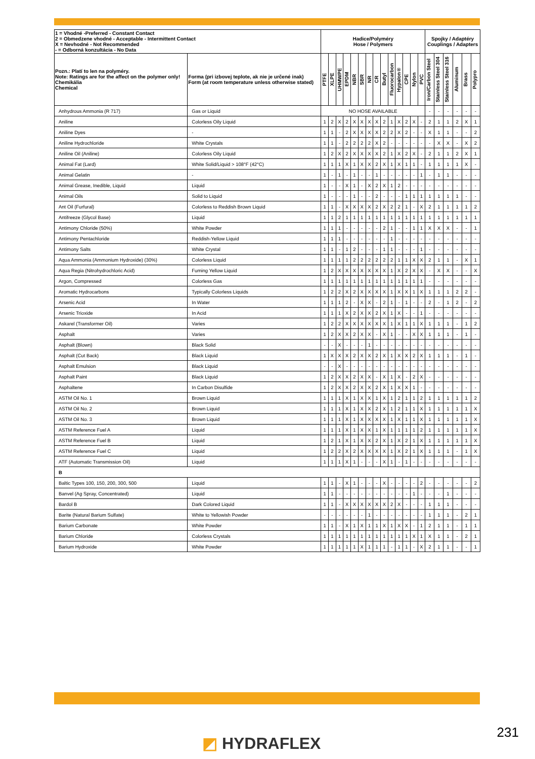| 1 = Vhodné -Preferred - Constant Contact 2 = Obmedzene vhodné - Acceptable - Intermittent Contact X = Nevhodné - Not Recommended - = Odborná konzultácia - No Data | | Hadice/Polyméry Hose / Polymers | | | | | | | | | | | | | | Spojky / Adaptéry Couplings / Adapters | | | | | |
| --- | --- | --- | --- | --- | --- | --- | --- | --- | --- | --- | --- | --- | --- | --- | --- | --- | --- | --- | --- | --- | --- |
| Pozn.: Platí to len na polyméry. Note: Ratings are for the affect on the polymer only! Chemikália Chemical | Forma (pri izbovej teplote, ak nie je určené inak) Form (at room temperature unless otherwise stated) | PTFE | XLPE | UHMWPE | EPDM | NBR | SBR | NR | CR | Butyl | Fluorocarbon | Hypalon® | CPE | Nylon | PVC | Iron/Carbon Steel | Stainless Steel 304 | Stainless Steel 316 | Aluminum | Brass | Polypro |
| Anhydrous Ammonia (R 717) | Gas or Liquid | NO HOSE AVAILABLE | | | | | | | | | | | | | | - | - | - | - | - | - |
| Aniline | Colorless Oily Liquid | 1 | 2 | X | 2 | X | X | X | X | 2 | 1 | X | 2 | X | - | 2 | 1 | 1 | 2 | X | 1 |
| Aniline Dyes | - | 1 | 1 | - | 2 | X | X | X | X | 2 | 2 | X | 2 | - | - | X | 1 | 1 | - | - | 2 |
| Aniline Hydrochloride | White Crystals | 1 | 1 | - | 2 | 2 | 2 | 2 | X | 2 | - | - | - | - | - | - | X | X | - | X | 2 |
| Aniline Oil (Aniline) | Colorless Oily Liquid | 1 | 2 | X | 2 | X | X | X | X | 2 | 1 | X | 2 | X | - | 2 | 1 | 1 | 2 | X | 1 |
| Animal Fat (Lard) | White Solid/Liquid > 108°F (42°C) | 1 | 1 | 1 | X | 1 | X | X | 2 | X | 1 | X | 1 | 1 | - | 1 | 1 | 1 | 1 | X | - |
| Animal Gelatin | - | 1 | - | 1 | - | 1 | - | - | 1 | - | - | - | - | - | 1 | - | 1 | 1 | - | - | - |
| Animal Grease, Inedible, Liquid | Liquid | 1 | - | - | X | 1 | - | X | 2 | X | 1 | 2 | - | - | - | - | - | - | - | - | - |
| Animal Oils | Solid to Liquid | 1 | - | - | - | 1 | - | - | 2 | - | - | - | 1 | 1 | 1 | 1 | 1 | 1 | 1 | - | - |
| Ant Oil (Furfural) | Colorless to Reddish Brown Liquid | 1 | 1 | - | X | X | X | X | 2 | X | 2 | 2 | 1 | - | X | 2 | 1 | 1 | 1 | 1 | 2 |
| Antifreeze (Glycol Base) | Liquid | 1 | 1 | 2 | 1 | 1 | 1 | 1 | 1 | 1 | 1 | 1 | 1 | 1 | 1 | 1 | 1 | 1 | 1 | 1 | 1 |
| Antimony Chloride (50%) | White Powder | 1 | 1 | 1 | - | - | - | - | - | 2 | 1 | - | - | 1 | 1 | X | X | X | - | - | 1 |
| Antimony Pentachloride | Reddish-Yellow Liquid | 1 | 1 | 1 | - | - | - | - | - | - | 1 | - | - | - | - | - | - | - | - | - | - |
| Antimony Salts | White Crystal | 1 | 1 | - | 1 | 2 | - | - | - | 1 | 1 | - | - | - | 1 | - | - | - | - | - | - |
| Aqua Ammonia (Ammonium Hydroxide) (30%) | Colorless Liquid | 1 | 1 | 1 | 1 | 2 | 2 | 2 | 2 | 2 | 2 | 1 | 1 | X | X | 2 | 1 | 1 | - | X | 1 |
| Aqua Regia (Nitrohydrochloric Acid) | Fuming Yellow Liquid | 1 | 2 | X | X | X | X | X | X | X | 1 | X | 2 | X | X | - | X | X | - | - | X |
| Argon, Compressed | Colorless Gas | 1 | 1 | 1 | 1 | 1 | 1 | 1 | 1 | 1 | 1 | 1 | 1 | 1 | 1 | - | - | - | - | - | - |
| Aromatic Hydrocarbons | Typically Colorless Liquids | 1 | 2 | 2 | X | 2 | X | X | X | X | 1 | X | X | 1 | X | 1 | 1 | 1 | 2 | 2 | - |
| Arsenic Acid | In Water | 1 | 1 | 1 | 2 | - | X | X | - | 2 | 1 | - | 1 | - | - | 2 | - | 1 | 2 | - | 2 |
| Arsenic Trioxide | In Acid | 1 | 1 | 1 | X | 2 | X | X | 2 | X | 1 | X | - | - | 1 | - | - | - | - | - | - |
| Askarel (Transformer Oil) | Varies | 1 | 2 | 2 | X | X | X | X | X | X | 1 | X | 1 | 1 | X | 1 | 1 | 1 | - | 1 | 2 |
| Asphalt | Varies | 1 | 2 | X | X | 2 | X | X | - | X | 1 | - | - | X | X | 1 | 1 | 1 | - | 1 | - |
| Asphalt (Blown) | Black Solid | - | - | X | - | - | - | 1 | - | - | - | - | - | - | - | - | - | - | - | - | - |
| Asphalt (Cut Back) | Black Liquid | 1 | X | X | X | 2 | X | X | 2 | X | 1 | X | X | 2 | X | 1 | 1 | 1 | - | 1 | - |
| Asphalt Emulsion | Black Liquid | - | - | X | - | - | - | - | - | - | - | - | - | - | - | - | - | - | - | - | - |
| Asphalt Paint | Black Liquid | 1 | 2 | X | X | 2 | X | X | - | X | 1 | X | - | 2 | X | - | - | - | - | - | - |
| Asphaltene | In Carbon Disulfide | 1 | 2 | X | X | 2 | X | X | 2 | X | 1 | X | X | 1 | - | - | - | - | - | - | - |
| ASTM Oil No. 1 | Brown Liquid | 1 | 1 | 1 | X | 1 | X | X | 1 | X | 1 | 2 | 1 | 1 | 2 | 1 | 1 | 1 | 1 | 1 | 2 |
| ASTM Oil No. 2 | Brown Liquid | 1 | 1 | 1 | X | 1 | X | X | 2 | X | 1 | 2 | 1 | 1 | X | 1 | 1 | 1 | 1 | 1 | X |
| ASTM Oil No. 3 | Brown Liquid | 1 | 1 | 1 | X | 1 | X | X | X | X | 1 | X | 1 | 1 | X | 1 | 1 | 1 | 1 | 1 | X |
| ASTM Reference Fuel A | Liquid | 1 | 1 | 1 | X | 1 | X | X | 1 | X | 1 | 1 | 1 | 1 | 2 | 1 | 1 | 1 | 1 | 1 | X |
| ASTM Reference Fuel B | Liquid | 1 | 2 | 1 | X | 1 | X | X | 2 | X | 1 | X | 2 | 1 | X | 1 | 1 | 1 | 1 | 1 | X |
| ASTM Reference Fuel C | Liquid | 1 | 2 | 2 | X | 2 | X | X | X | X | 1 | X | 2 | 1 | X | 1 | 1 | 1 | - | 1 | X |
| ATF (Automatic Transmission Oil) | Liquid | 1 | 1 | 1 | X | 1 | - | - | - | X | 1 | - | 1 | - | - | - | - | - | - | - | - |
| B | | | | | | | | | | | | | | | | | | | | | |
| Baltic Types 100, 150, 200, 300, 500 | Liquid | 1 | 1 | - | X | 1 | - | - | - | X | - | - | - | - | 2 | - | - | - | - | - | 2 |
| Banvel (Ag Spray, Concentrated) | Liquid | 1 | 1 | - | - | - | - | - | - | - | - | - | - | 1 | - | - | - | 1 | - | - | - |
| Bardol B | Dark Colored Liquid | 1 | 1 | - | X | X | X | X | X | X | 2 | X | - | - | - | 1 | 1 | 1 | - | - | - |
| Barite (Natural Barium Sulfate) | White to Yellowish Powder | - | - | - | - | - | - | 1 | - | - | - | - | - | - | - | 1 | 1 | 1 | - | 2 | 1 |
| Barium Carbonate | White Powder | 1 | 1 | - | X | 1 | X | 1 | 1 | X | 1 | X | X | - | 1 | 2 | 1 | 1 | - | 1 | 1 |
| Barium Chloride | Colorless Crystals | 1 | 1 | 1 | 1 | 1 | 1 | 1 | 1 | 1 | 1 | 1 | 1 | X | 1 | X | 1 | 1 | - | 2 | 1 |
| Barium Hydroxide | White Powder | 1 | 1 | 1 | 1 | 1 | X | 1 | 1 | 1 | - | 1 | 1 | - | X | 2 | 1 | 1 | - | - | 1 |
◩ HYDRAFLEX
231